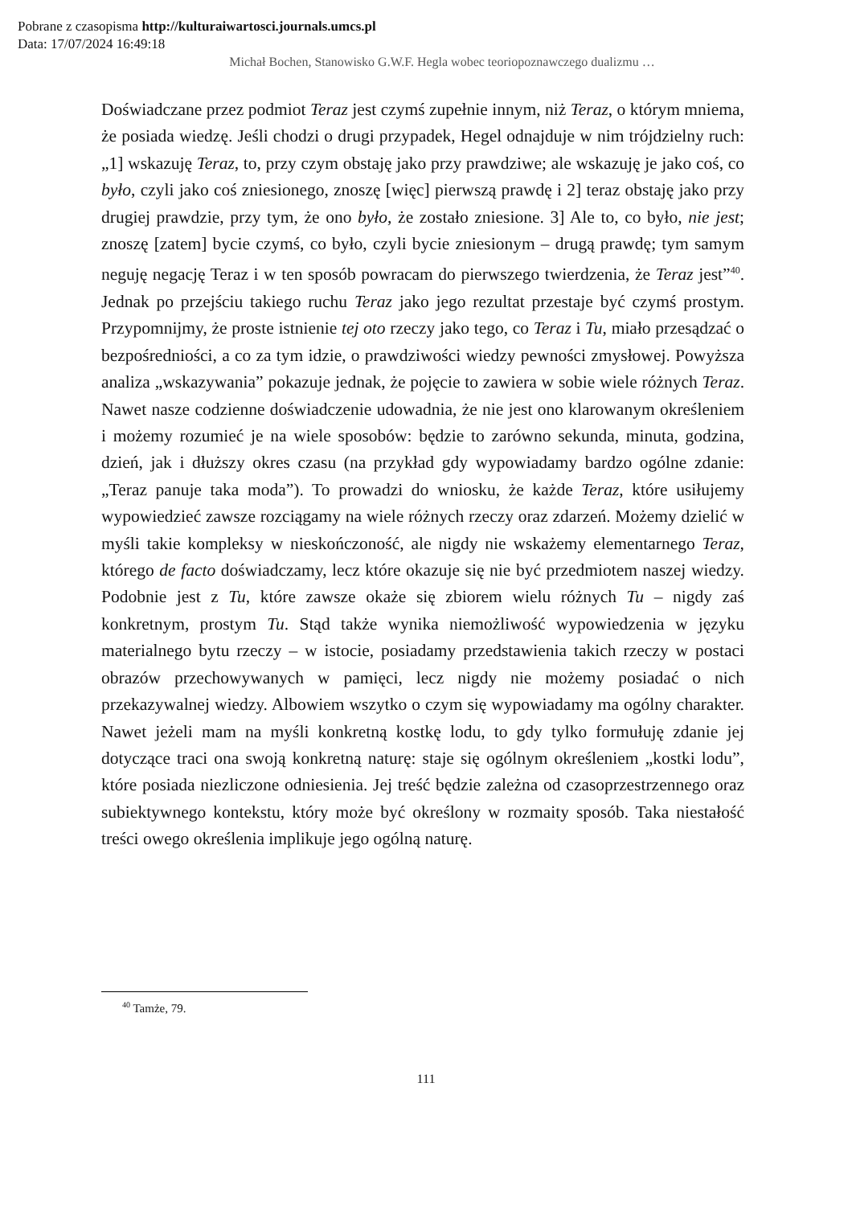Pobrane z czasopisma http://kulturaiwartosci.journals.umcs.pl
Data: 17/07/2024 16:49:18
Michał Bochen, Stanowisko G.W.F. Hegla wobec teoriopoznawczego dualizmu …
Doświadczane przez podmiot Teraz jest czymś zupełnie innym, niż Teraz, o którym mniema, że posiada wiedzę. Jeśli chodzi o drugi przypadek, Hegel odnajduje w nim trójdzielny ruch: „1] wskazuję Teraz, to, przy czym obstaję jako przy prawdziwe; ale wskazuję je jako coś, co było, czyli jako coś zniesionego, znoszę [więc] pierwszą prawdę i 2] teraz obstaję jako przy drugiej prawdzie, przy tym, że ono było, że zostało zniesione. 3] Ale to, co było, nie jest; znoszę [zatem] bycie czymś, co było, czyli bycie zniesionym – drugą prawdę; tym samym neguję negację Teraz i w ten sposób powracam do pierwszego twierdzenia, że Teraz jest”<sup>40</sup>. Jednak po przejściu takiego ruchu Teraz jako jego rezultat przestaje być czymś prostym. Przypomnijmy, że proste istnienie tej oto rzeczy jako tego, co Teraz i Tu, miało przesądzać o bezpośredniości, a co za tym idzie, o prawdziwości wiedzy pewności zmysłowej. Powyższa analiza „wskazywania” pokazuje jednak, że pojęcie to zawiera w sobie wiele różnych Teraz. Nawet nasze codzienne doświadczenie udowadnia, że nie jest ono klarowanym określeniem i możemy rozumieć je na wiele sposobów: będzie to zarówno sekunda, minuta, godzina, dzień, jak i dłuższy okres czasu (na przykład gdy wypowiadamy bardzo ogólne zdanie: „Teraz panuje taka moda”). To prowadzi do wniosku, że każde Teraz, które usiłujemy wypowiedzieć zawsze rozciągamy na wiele różnych rzeczy oraz zdarzeń. Możemy dzielić w myśli takie kompleksy w nieskończoność, ale nigdy nie wskażemy elementarnego Teraz, którego de facto doświadczamy, lecz które okazuje się nie być przedmiotem naszej wiedzy. Podobnie jest z Tu, które zawsze okaże się zbiorem wielu różnych Tu – nigdy zaś konkretnym, prostym Tu. Stąd także wynika niemożliwość wypowiedzenia w języku materialnego bytu rzeczy – w istocie, posiadamy przedstawienia takich rzeczy w postaci obrazów przechowywanych w pamięci, lecz nigdy nie możemy posiadać o nich przekazywalnej wiedzy. Albowiem wszytko o czym się wypowiadamy ma ogólny charakter. Nawet jeżeli mam na myśli konkretną kostkę lodu, to gdy tylko formułuję zdanie jej dotyczące traci ona swoją konkretną naturę: staje się ogólnym określeniem „kostki lodu”, które posiada niezliczone odniesienia. Jej treść będzie zależna od czasoprzestrzennego oraz subiektywnego kontekstu, który może być określony w rozmaity sposób. Taka niestałość treści owego określenia implikuje jego ogólną naturę.
<sup>40</sup> Tamże, 79.
111